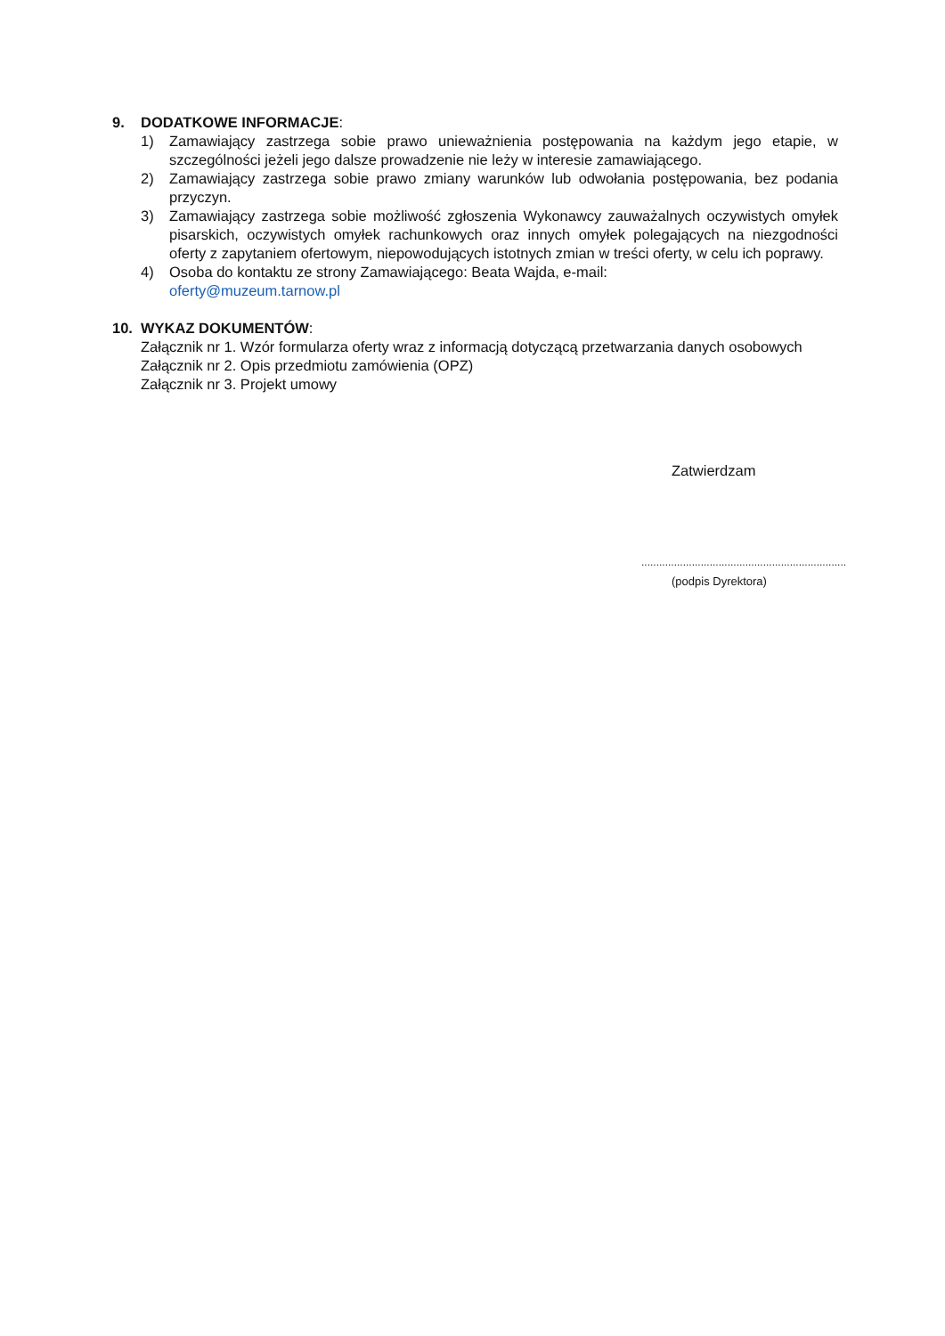9. DODATKOWE INFORMACJE:
1) Zamawiający zastrzega sobie prawo unieważnienia postępowania na każdym jego etapie, w szczególności jeżeli jego dalsze prowadzenie nie leży w interesie zamawiającego.
2) Zamawiający zastrzega sobie prawo zmiany warunków lub odwołania postępowania, bez podania przyczyn.
3) Zamawiający zastrzega sobie możliwość zgłoszenia Wykonawcy zauważalnych oczywistych omyłek pisarskich, oczywistych omyłek rachunkowych oraz innych omyłek polegających na niezgodności oferty z zapytaniem ofertowym, niepowodujących istotnych zmian w treści oferty, w celu ich poprawy.
4) Osoba do kontaktu ze strony Zamawiającego: Beata Wajda, e-mail:
oferty@muzeum.tarnow.pl
10. WYKAZ DOKUMENTÓW:
Załącznik nr 1. Wzór formularza oferty wraz z informacją dotyczącą przetwarzania danych osobowych
Załącznik nr 2. Opis przedmiotu zamówienia (OPZ)
Załącznik nr 3. Projekt umowy
Zatwierdzam
.....................................................................
(podpis Dyrektora)